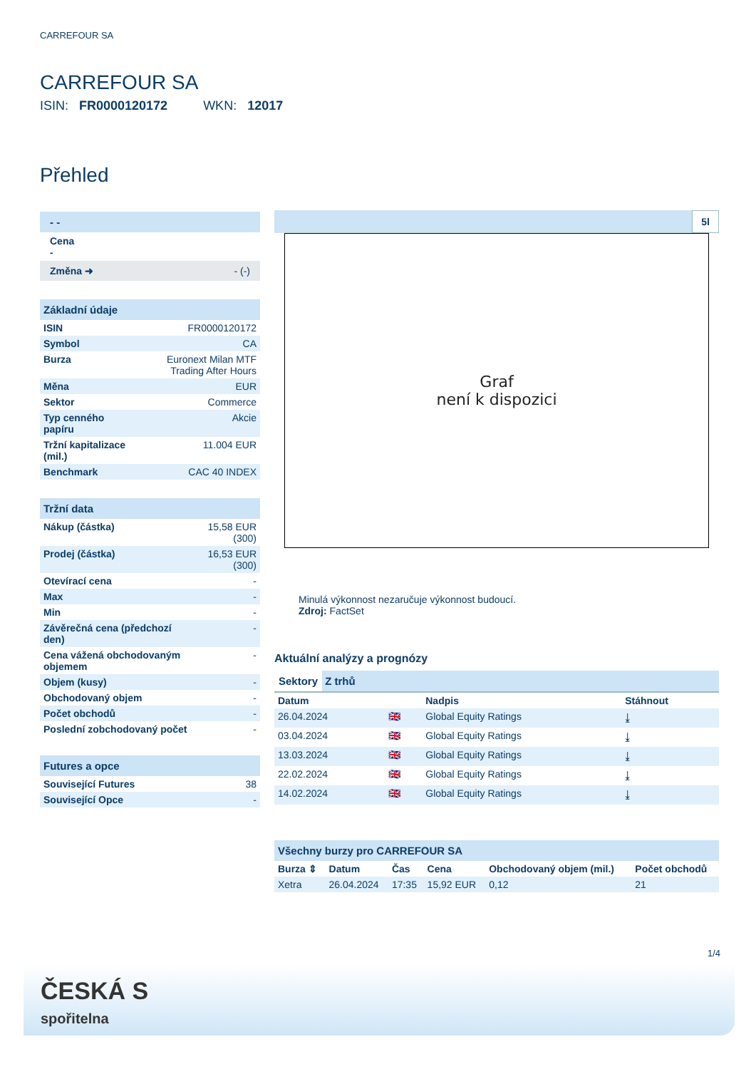CARREFOUR SA
CARREFOUR SA
ISIN: FR0000120172 WKN: 12017
Přehled
- -
Cena
-
Změna ➜ - (-)
| Základní údaje | |
| ISIN | FR0000120172 |
| Symbol | CA |
| Burza | Euronext Milan MTF Trading After Hours |
| Měna | EUR |
| Sektor | Commerce |
| Typ cenného papíru | Akcie |
| Tržní kapitalizace (mil.) | 11.004 EUR |
| Benchmark | CAC 40 INDEX |
| Tržní data | |
| Nákup (částka) | 15,58 EUR (300) |
| Prodej (částka) | 16,53 EUR (300) |
| Otevírací cena | - |
| Max | - |
| Min | - |
| Závěrečná cena (předchozí den) | - |
| Cena vážená obchodovaným objemem | - |
| Objem (kusy) | - |
| Obchodovaný objem | - |
| Počet obchodů | - |
| Poslední zobchodovaný počet | - |
| Futures a opce | |
| Související Futures | 38 |
| Související Opce | - |
5l
Graf
není k dispozici
Minulá výkonnost nezaručuje výkonnost budoucí.
Zdroj: FactSet
Aktuální analýzy a prognózy
Sektory Z trhů
| Datum | | Nadpis | Stáhnout |
| --- | --- | --- | --- |
| 26.04.2024 | 🇬🇧 | Global Equity Ratings | ⤓ |
| 03.04.2024 | 🇬🇧 | Global Equity Ratings | ⤓ |
| 13.03.2024 | 🇬🇧 | Global Equity Ratings | ⤓ |
| 22.02.2024 | 🇬🇧 | Global Equity Ratings | ⤓ |
| 14.02.2024 | 🇬🇧 | Global Equity Ratings | ⤓ |
| Všechny burzy pro CARREFOUR SA | | | | | |
| Burza ⇕ | Datum | Čas | Cena | Obchodovaný objem (mil.) | Počet obchodů |
| Xetra | 26.04.2024 | 17:35 | 15,92 EUR | 0,12 | 21 |
1/4
ČESKÁ S
spořitelna